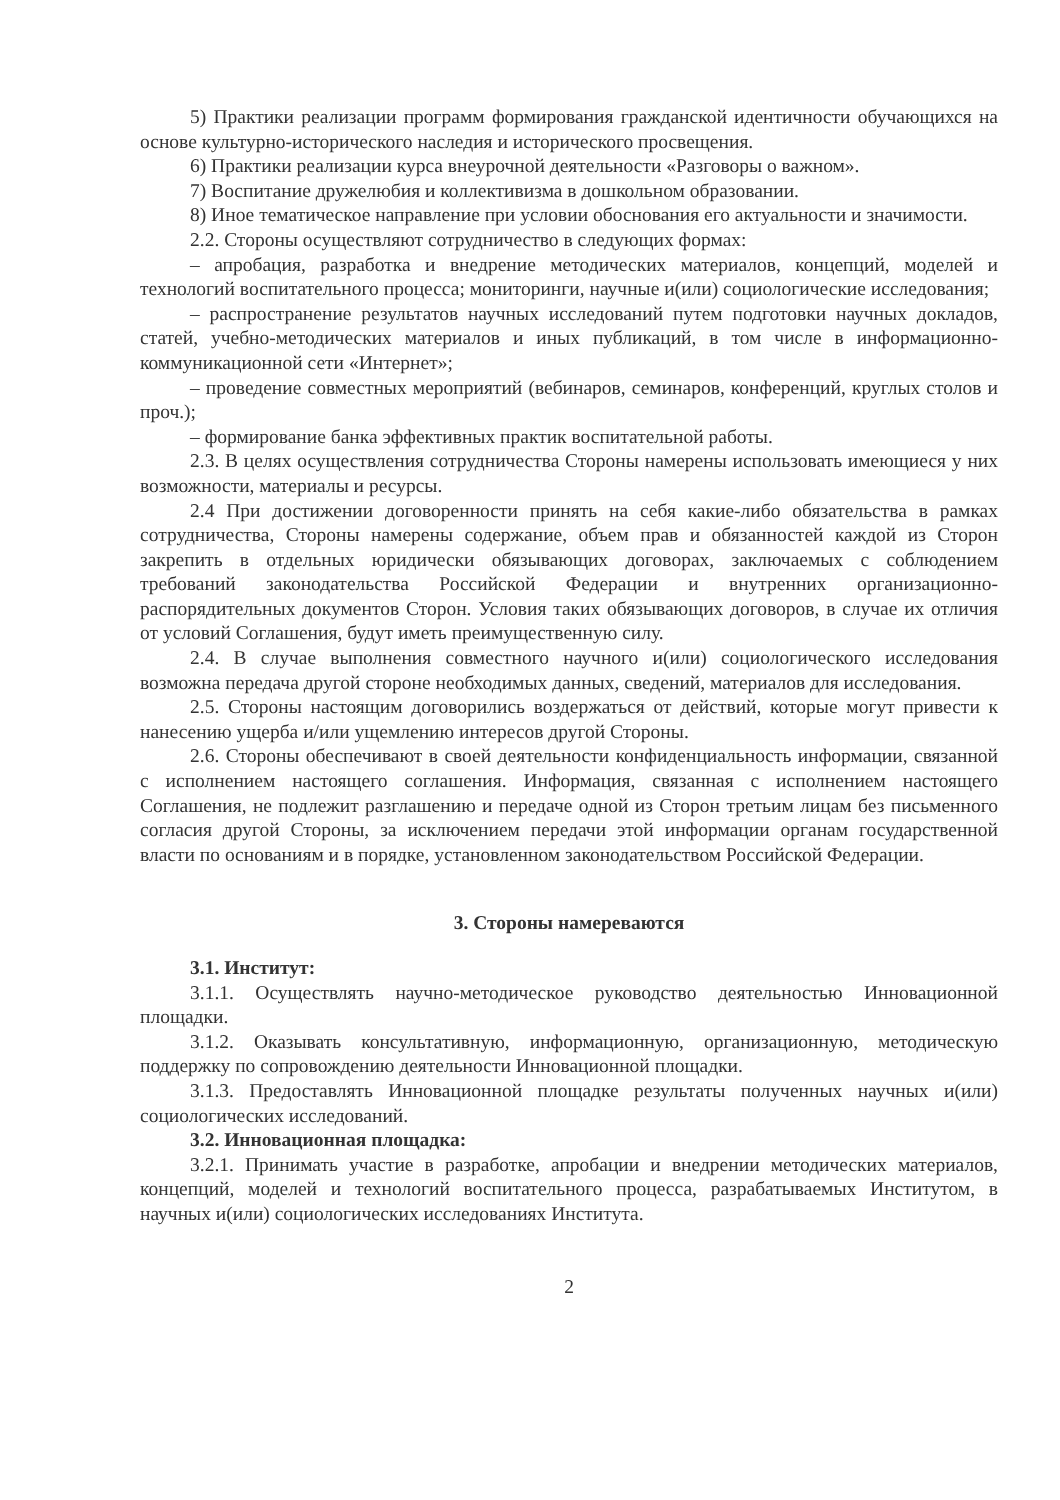5) Практики реализации программ формирования гражданской идентичности обучающихся на основе культурно-исторического наследия и исторического просвещения.
6) Практики реализации курса внеурочной деятельности «Разговоры о важном».
7) Воспитание дружелюбия и коллективизма в дошкольном образовании.
8) Иное тематическое направление при условии обоснования его актуальности и значимости.
2.2. Стороны осуществляют сотрудничество в следующих формах:
– апробация, разработка и внедрение методических материалов, концепций, моделей и технологий воспитательного процесса; мониторинги, научные и(или) социологические исследования;
– распространение результатов научных исследований путем подготовки научных докладов, статей, учебно-методических материалов и иных публикаций, в том числе в информационно-коммуникационной сети «Интернет»;
– проведение совместных мероприятий (вебинаров, семинаров, конференций, круглых столов и проч.);
– формирование банка эффективных практик воспитательной работы.
2.3. В целях осуществления сотрудничества Стороны намерены использовать имеющиеся у них возможности, материалы и ресурсы.
2.4 При достижении договоренности принять на себя какие-либо обязательства в рамках сотрудничества, Стороны намерены содержание, объем прав и обязанностей каждой из Сторон закрепить в отдельных юридически обязывающих договорах, заключаемых с соблюдением требований законодательства Российской Федерации и внутренних организационно-распорядительных документов Сторон. Условия таких обязывающих договоров, в случае их отличия от условий Соглашения, будут иметь преимущественную силу.
2.4. В случае выполнения совместного научного и(или) социологического исследования возможна передача другой стороне необходимых данных, сведений, материалов для исследования.
2.5. Стороны настоящим договорились воздержаться от действий, которые могут привести к нанесению ущерба и/или ущемлению интересов другой Стороны.
2.6. Стороны обеспечивают в своей деятельности конфиденциальность информации, связанной с исполнением настоящего соглашения. Информация, связанная с исполнением настоящего Соглашения, не подлежит разглашению и передаче одной из Сторон третьим лицам без письменного согласия другой Стороны, за исключением передачи этой информации органам государственной власти по основаниям и в порядке, установленном законодательством Российской Федерации.
3. Стороны намереваются
3.1. Институт:
3.1.1. Осуществлять научно-методическое руководство деятельностью Инновационной площадки.
3.1.2. Оказывать консультативную, информационную, организационную, методическую поддержку по сопровождению деятельности Инновационной площадки.
3.1.3. Предоставлять Инновационной площадке результаты полученных научных и(или) социологических исследований.
3.2. Инновационная площадка:
3.2.1. Принимать участие в разработке, апробации и внедрении методических материалов, концепций, моделей и технологий воспитательного процесса, разрабатываемых Институтом, в научных и(или) социологических исследованиях Института.
2